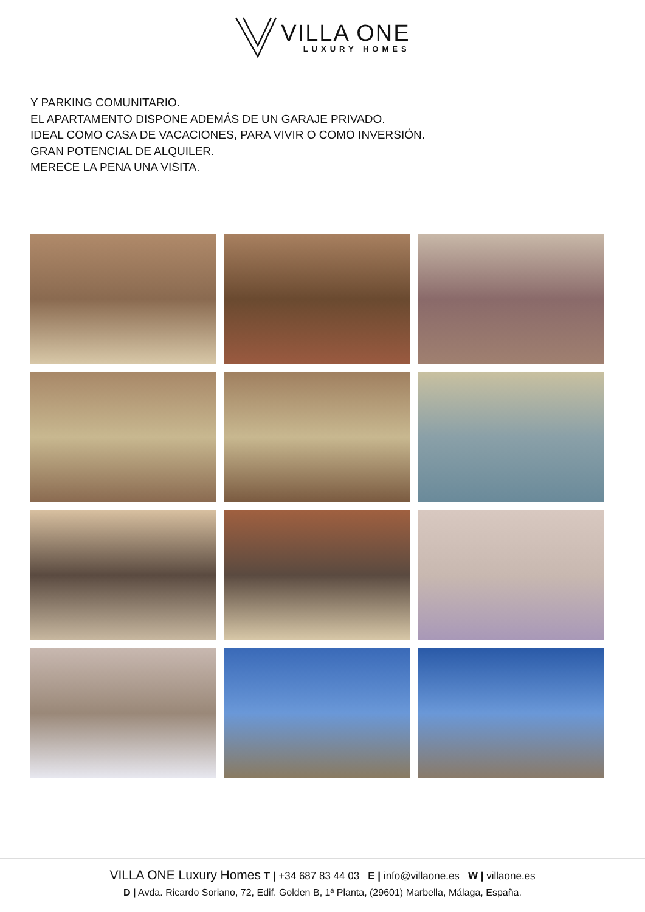VILLA ONE
LUXURY HOMES
Y PARKING COMUNITARIO.
EL APARTAMENTO DISPONE ADEMÁS DE UN GARAJE PRIVADO.
IDEAL COMO CASA DE VACACIONES, PARA VIVIR O COMO INVERSIÓN.
GRAN POTENCIAL DE ALQUILER.
MERECE LA PENA UNA VISITA.
VILLA ONE Luxury Homes T | +34 687 83 44 03 E | info@villaone.es W | villaone.es
D | Avda. Ricardo Soriano, 72, Edif. Golden B, 1ª Planta, (29601) Marbella, Málaga, España.